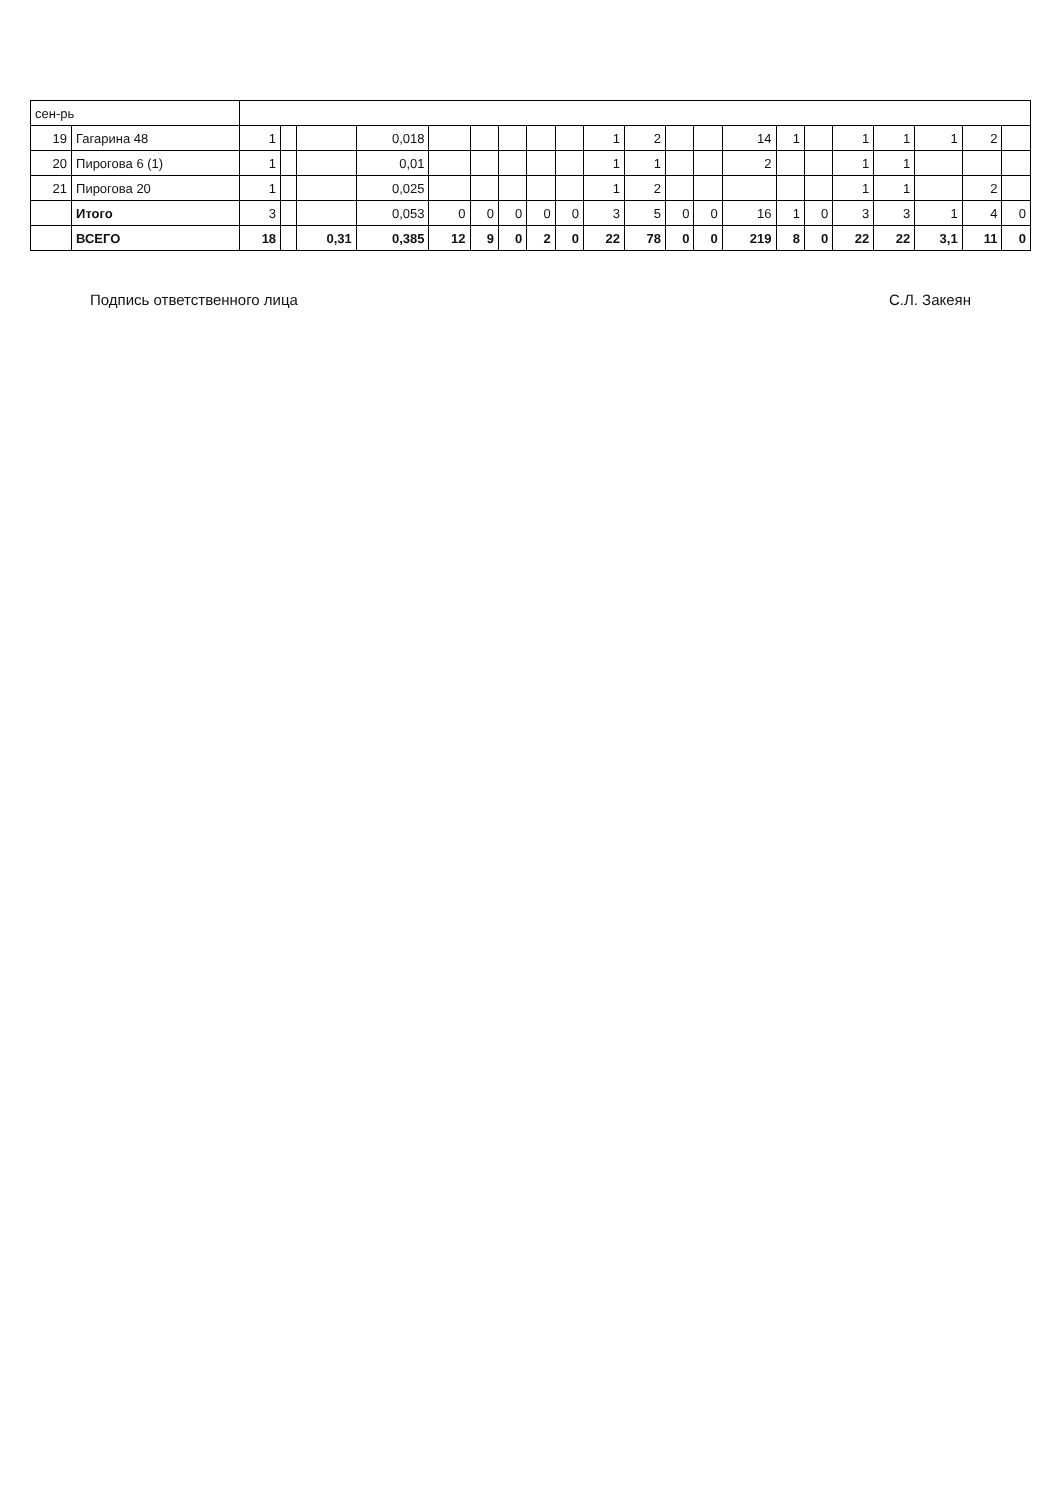| сен-рь | | | | | | | | | | | | | | | | | | | | | | |
| 19 | Гагарина 48 | 1 | | | 0,018 | | | | | | 1 | 2 | | | 14 | 1 | | 1 | 1 | 1 | 2 | |
| 20 | Пирогова 6 (1) | 1 | | | 0,01 | | | | | | 1 | 1 | | | 2 | | | 1 | 1 | | | |
| 21 | Пирогова 20 | 1 | | | 0,025 | | | | | | 1 | 2 | | | | | | 1 | 1 | | 2 | |
| | Итого | 3 | | | 0,053 | 0 | 0 | 0 | 0 | 0 | 3 | 5 | 0 | 0 | 16 | 1 | 0 | 3 | 3 | 1 | 4 | 0 |
| | ВСЕГО | 18 | | 0,31 | 0,385 | 12 | 9 | 0 | 2 | 0 | 22 | 78 | 0 | 0 | 219 | 8 | 0 | 22 | 22 | 3,1 | 11 | 0 |
Подпись ответственного лица С.Л. Закеян